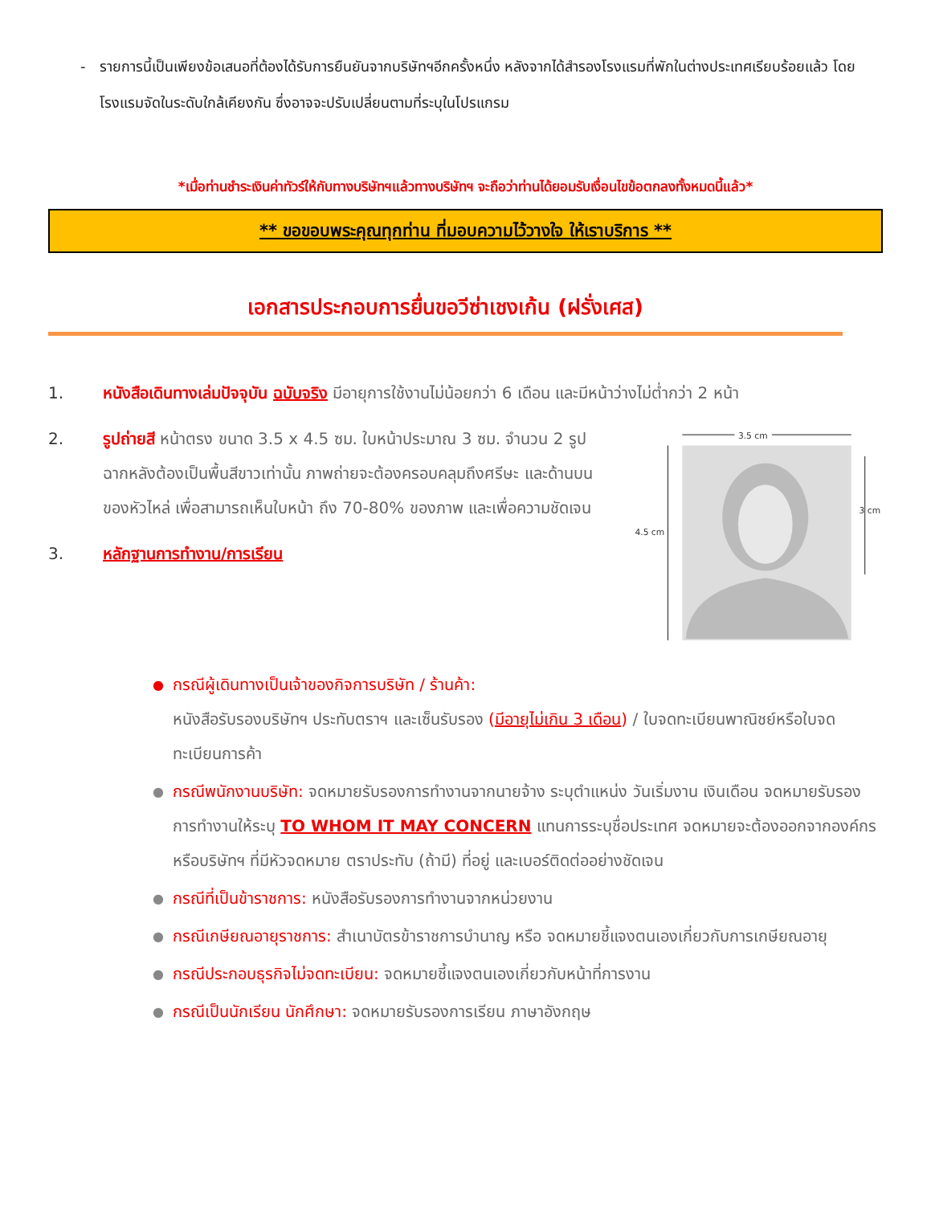- รายการนี้เป็นเพียงข้อเสนอที่ต้องได้รับการยืนยันจากบริษัทฯอีกครั้งหนึ่ง หลังจากได้สำรองโรงแรมที่พักในต่างประเทศเรียบร้อยแล้ว โดยโรงแรมจัดในระดับใกล้เคียงกัน ซึ่งอาจจะปรับเปลี่ยนตามที่ระบุในโปรแกรม
*เมื่อท่านชำระเงินค่าทัวร์ให้กับทางบริษัทฯแล้วทางบริษัทฯ จะถือว่าท่านได้ยอมรับเงื่อนไขข้อตกลงทั้งหมดนี้แล้ว*
** ขอขอบพระคุณทุกท่าน ที่มอบความไว้วางใจ ให้เราบริการ **
เอกสารประกอบการยื่นขอวีซ่าเชงเก้น (ฝรั่งเศส)
1. หนังสือเดินทางเล่มปัจจุบัน ฉบับจริง มีอายุการใช้งานไม่น้อยกว่า 6 เดือน และมีหน้าว่างไม่ต่ำกว่า 2 หน้า
2. รูปถ่ายสี หน้าตรง ขนาด 3.5 x 4.5 ซม. ใบหน้าประมาณ 3 ซม. จำนวน 2 รูป ฉากหลังต้องเป็นพื้นสีขาวเท่านั้น ภาพถ่ายจะต้องครอบคลุมถึงศรีษะ และด้านบนของหัวไหล่ เพื่อสามารถเห็นใบหน้า ถึง 70-80% ของภาพ และเพื่อความชัดเจน
3. หลักฐานการทำงาน/การเรียน
3.5 cm
4.5 cm
3 cm
● กรณีผู้เดินทางเป็นเจ้าของกิจการบริษัท / ร้านค้า:
หนังสือรับรองบริษัทฯ ประทับตราฯ และเซ็นรับรอง (มีอายุไม่เกิน 3 เดือน) / ใบจดทะเบียนพาณิชย์หรือใบจดทะเบียนการค้า
● กรณีพนักงานบริษัท: จดหมายรับรองการทำงานจากนายจ้าง ระบุตำแหน่ง วันเริ่มงาน เงินเดือน จดหมายรับรองการทำงานให้ระบุ TO WHOM IT MAY CONCERN แทนการระบุชื่อประเทศ จดหมายจะต้องออกจากองค์กรหรือบริษัทฯ ที่มีหัวจดหมาย ตราประทับ (ถ้ามี) ที่อยู่ และเบอร์ติดต่ออย่างชัดเจน
● กรณีที่เป็นข้าราชการ: หนังสือรับรองการทำงานจากหน่วยงาน
● กรณีเกษียณอายุราชการ: สำเนาบัตรข้าราชการบำนาญ หรือ จดหมายชี้แจงตนเองเกี่ยวกับการเกษียณอายุ
● กรณีประกอบธุรกิจไม่จดทะเบียน: จดหมายชี้แจงตนเองเกี่ยวกับหน้าที่การงาน
● กรณีเป็นนักเรียน นักศึกษา: จดหมายรับรองการเรียน ภาษาอังกฤษ